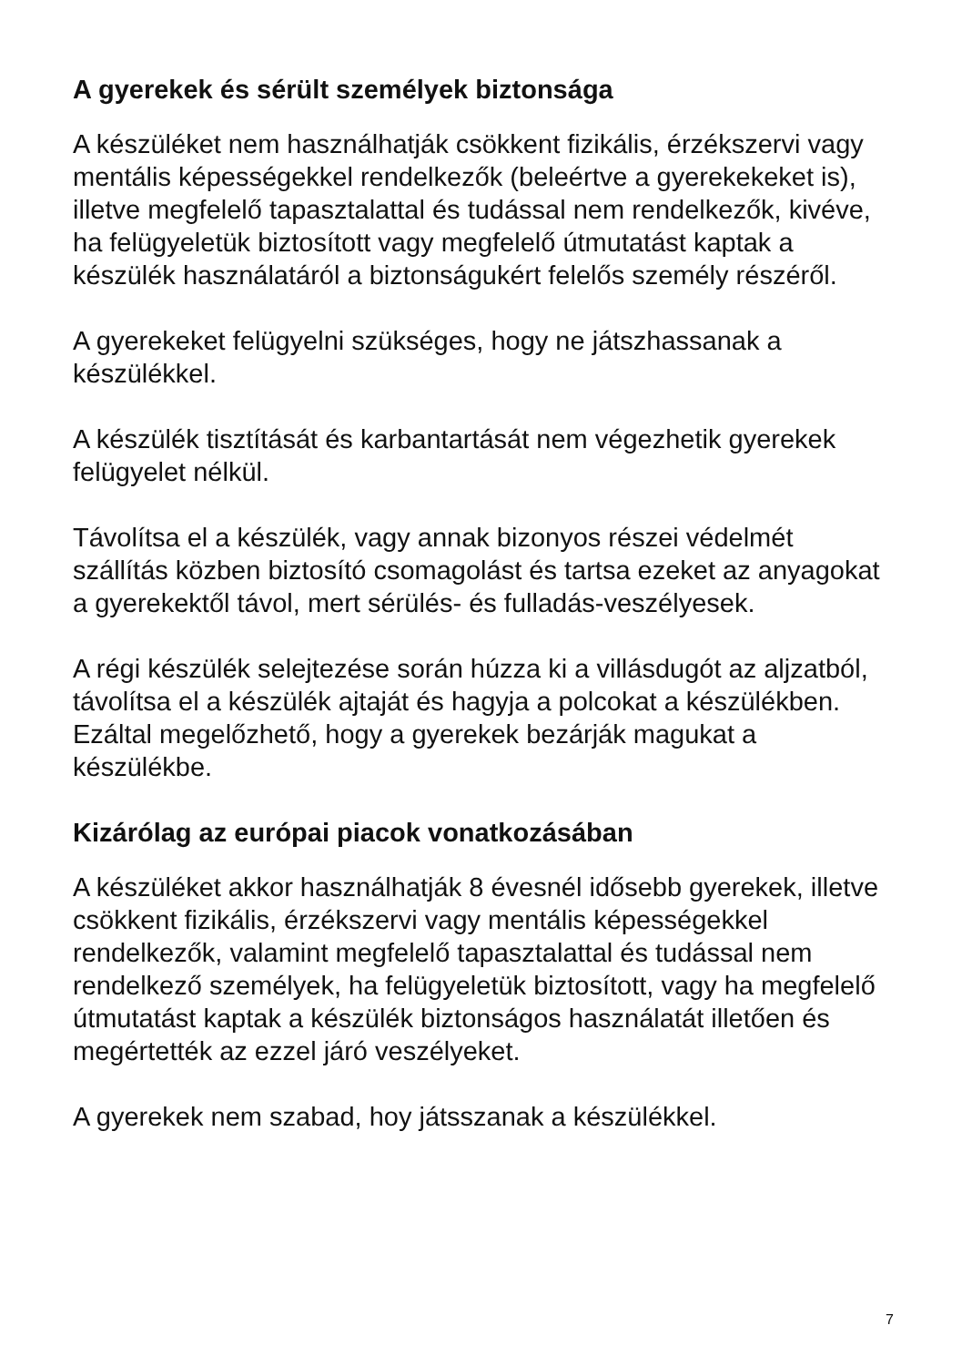A gyerekek és sérült személyek biztonsága
A készüléket nem használhatják csökkent fizikális, érzékszervi vagy mentális képességekkel rendelkezők (beleértve a gyerekekeket is), illetve megfelelő tapasztalattal és tudással nem rendelkezők, kivéve, ha felügyeletük biztosított vagy megfelelő útmutatást kaptak a készülék használatáról a biztonságukért felelős személy részéről.
A gyerekeket felügyelni szükséges, hogy ne játszhassanak a készülékkel.
A készülék tisztítását és karbantartását nem végezhetik gyerekek felügyelet nélkül.
Távolítsa el a készülék, vagy annak bizonyos részei védelmét szállítás közben biztosító csomagolást és tartsa ezeket az anyagokat a gyerekektől távol, mert sérülés- és fulladás-veszélyesek.
A régi készülék selejtezése során húzza ki a villásdugót az aljzatból, távolítsa el a készülék ajtaját és hagyja a polcokat a készülékben. Ezáltal megelőzhető, hogy a gyerekek bezárják magukat a készülékbe.
Kizárólag az európai piacok vonatkozásában
A készüléket akkor használhatják 8 évesnél idősebb gyerekek, illetve csökkent fizikális, érzékszervi vagy mentális képességekkel rendelkezők, valamint megfelelő tapasztalattal és tudással nem rendelkező személyek, ha felügyeletük biztosított, vagy ha megfelelő útmutatást kaptak a készülék biztonságos használatát illetően és megértették az ezzel járó veszélyeket.
A gyerekek nem szabad, hoy játsszanak a készülékkel.
7